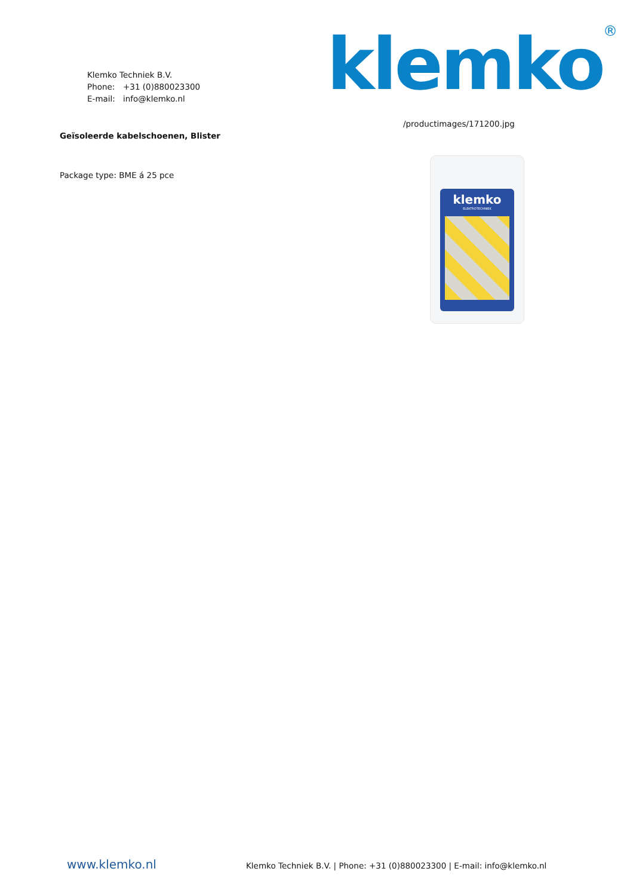Klemko Techniek B.V.
Phone: +31 (0)880023300
E-mail: info@klemko.nl
klemko<sup>®</sup>
Geïsoleerde kabelschoenen, Blister
Package type: BME á 25 pce
/productimages/171200.jpg
klemko
ELEKTROTECHNIEK
www.klemko.nl
Klemko Techniek B.V. | Phone: +31 (0)880023300 | E-mail: info@klemko.nl